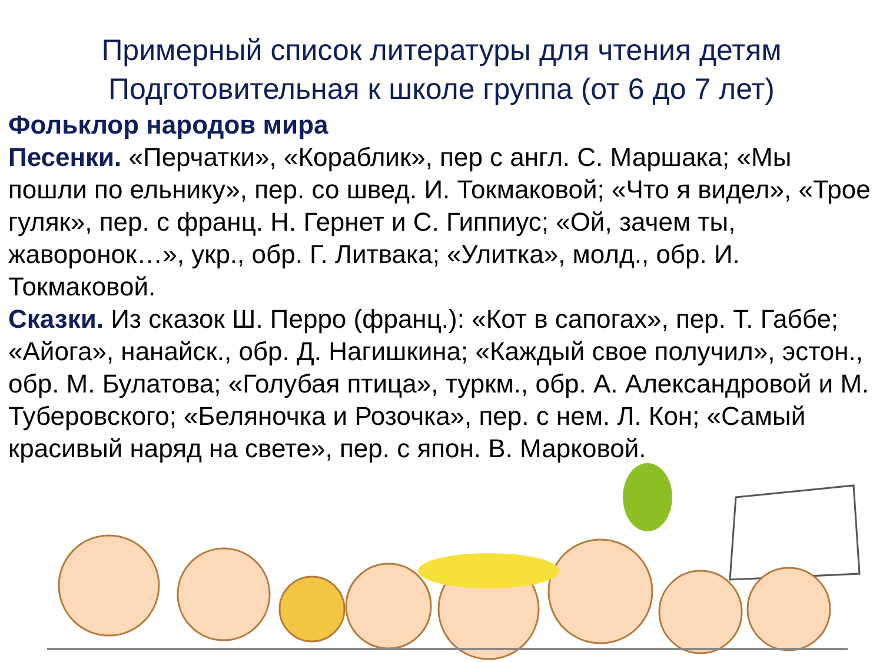Примерный список литературы для чтения детям
Подготовительная к школе группа (от 6 до 7 лет)
Фольклор народов мира
Песенки. «Перчатки», «Кораблик», пер с англ. С. Маршака; «Мы пошли по ельнику», пер. со швед. И. Токмаковой; «Что я видел», «Трое гуляк», пер. с франц. Н. Гернет и С. Гиппиус; «Ой, зачем ты, жаворонок…», укр., обр. Г. Литвака; «Улитка», молд., обр. И. Токмаковой.
Сказки. Из сказок Ш. Перро (франц.): «Кот в сапогах», пер. Т. Габбе; «Айога», нанайск., обр. Д. Нагишкина; «Каждый свое получил», эстон., обр. М. Булатова; «Голубая птица», туркм., обр. А. Александровой и М. Туберовского; «Беляночка и Розочка», пер. с нем. Л. Кон; «Самый красивый наряд на свете», пер. с япон. В. Марковой.